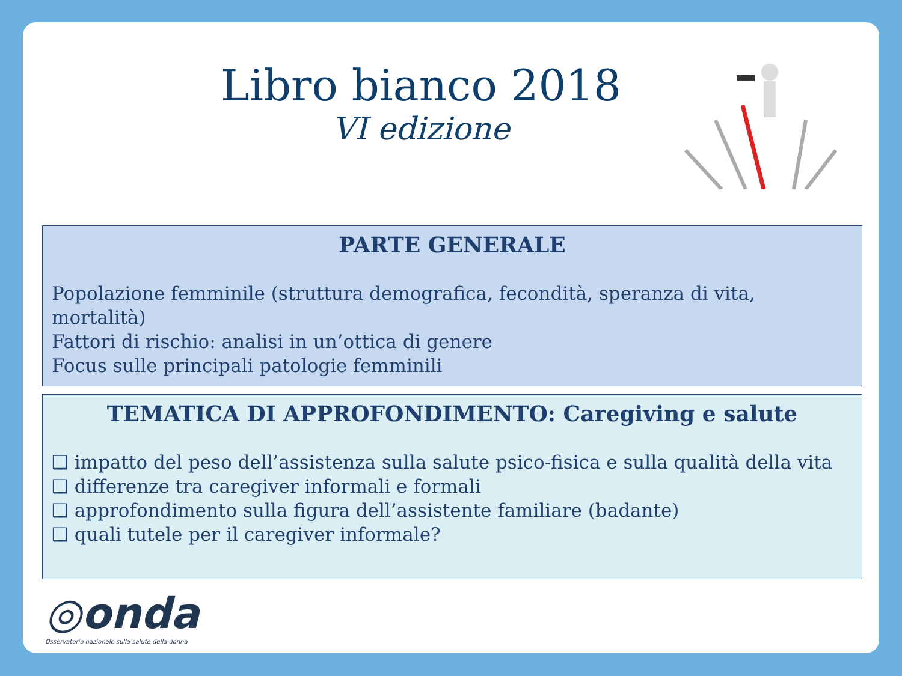Libro bianco 2018
VI edizione
PARTE GENERALE
Popolazione femminile (struttura demografica, fecondità, speranza di vita, mortalità)
Fattori di rischio: analisi in un’ottica di genere
Focus sulle principali patologie femminili
TEMATICA DI APPROFONDIMENTO: Caregiving e salute
❑ impatto del peso dell’assistenza sulla salute psico-fisica e sulla qualità della vita
❑ differenze tra caregiver informali e formali
❑ approfondimento sulla figura dell’assistente familiare (badante)
❑ quali tutele per il caregiver informale?
◎onda
Osservatorio nazionale sulla salute della donna